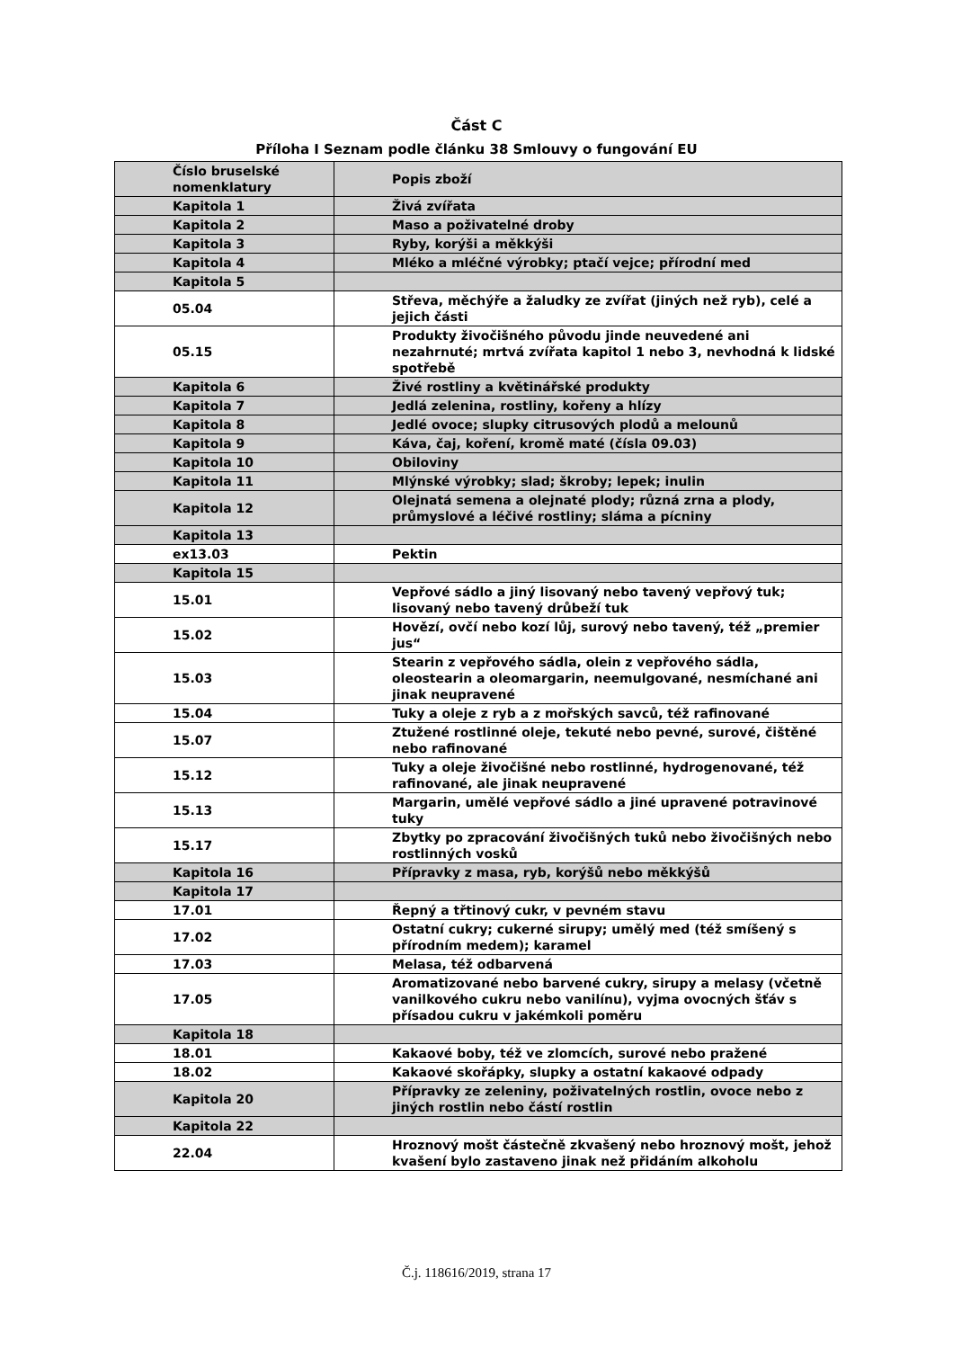Část C
Příloha I Seznam podle článku 38 Smlouvy o fungování EU
| Číslo bruselské nomenklatury | Popis zboží |
| --- | --- |
| Kapitola 1 | Živá zvířata |
| Kapitola 2 | Maso a poživatelné droby |
| Kapitola 3 | Ryby, korýši a měkkýši |
| Kapitola 4 | Mléko a mléčné výrobky; ptačí vejce; přírodní med |
| Kapitola 5 | |
| 05.04 | Střeva, měchýře a žaludky ze zvířat (jiných než ryb), celé a jejich části |
| 05.15 | Produkty živočišného původu jinde neuvedené ani nezahrnuté; mrtvá zvířata kapitol 1 nebo 3, nevhodná k lidské spotřebě |
| Kapitola 6 | Živé rostliny a květinářské produkty |
| Kapitola 7 | Jedlá zelenina, rostliny, kořeny a hlízy |
| Kapitola 8 | Jedlé ovoce; slupky citrusových plodů a melounů |
| Kapitola 9 | Káva, čaj, koření, kromě maté (čísla 09.03) |
| Kapitola 10 | Obiloviny |
| Kapitola 11 | Mlýnské výrobky; slad; škroby; lepek; inulin |
| Kapitola 12 | Olejnatá semena a olejnaté plody; různá zrna a plody, průmyslové a léčivé rostliny; sláma a pícniny |
| Kapitola 13 | |
| ex13.03 | Pektin |
| Kapitola 15 | |
| 15.01 | Vepřové sádlo a jiný lisovaný nebo tavený vepřový tuk; lisovaný nebo tavený drůbeží tuk |
| 15.02 | Hovězí, ovčí nebo kozí lůj, surový nebo tavený, též „premier jus“ |
| 15.03 | Stearin z vepřového sádla, olein z vepřového sádla, oleostearin a oleomargarin, neemulgované, nesmíchané ani jinak neupravené |
| 15.04 | Tuky a oleje z ryb a z mořských savců, též rafinované |
| 15.07 | Ztužené rostlinné oleje, tekuté nebo pevné, surové, čištěné nebo rafinované |
| 15.12 | Tuky a oleje živočišné nebo rostlinné, hydrogenované, též rafinované, ale jinak neupravené |
| 15.13 | Margarin, umělé vepřové sádlo a jiné upravené potravinové tuky |
| 15.17 | Zbytky po zpracování živočišných tuků nebo živočišných nebo rostlinných vosků |
| Kapitola 16 | Přípravky z masa, ryb, korýšů nebo měkkýšů |
| Kapitola 17 | |
| 17.01 | Řepný a třtinový cukr, v pevném stavu |
| 17.02 | Ostatní cukry; cukerné sirupy; umělý med (též smíšený s přírodním medem); karamel |
| 17.03 | Melasa, též odbarvená |
| 17.05 | Aromatizované nebo barvené cukry, sirupy a melasy (včetně vanilkového cukru nebo vanilínu), vyjma ovocných šťáv s přísadou cukru v jakémkoli poměru |
| Kapitola 18 | |
| 18.01 | Kakaové boby, též ve zlomcích, surové nebo pražené |
| 18.02 | Kakaové skořápky, slupky a ostatní kakaové odpady |
| Kapitola 20 | Přípravky ze zeleniny, poživatelných rostlin, ovoce nebo z jiných rostlin nebo částí rostlin |
| Kapitola 22 | |
| 22.04 | Hroznový mošt částečně zkvašený nebo hroznový mošt, jehož kvašení bylo zastaveno jinak než přidáním alkoholu |
Č.j. 118616/2019, strana 17